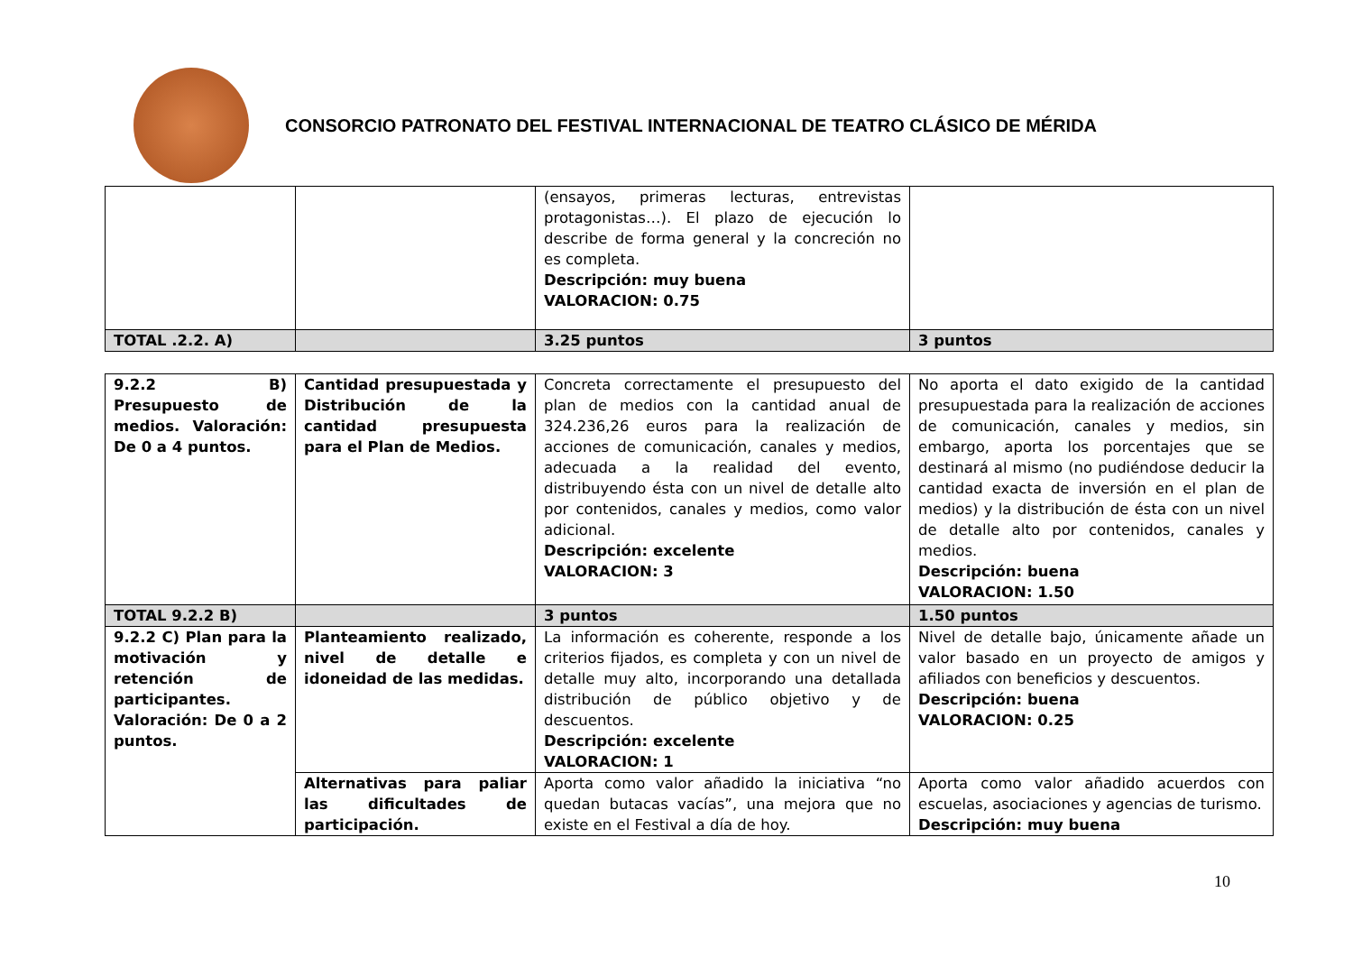CONSORCIO PATRONATO DEL FESTIVAL INTERNACIONAL DE TEATRO CLÁSICO DE MÉRIDA
| | | (ensayos, primeras lecturas, entrevistas protagonistas…). El plazo de ejecución lo describe de forma general y la concreción no es completa. Descripción: muy buena VALORACION: 0.75 | |
| TOTAL .2.2. A) | | 3.25 puntos | 3 puntos |
| 9.2.2 B) Presupuesto de medios. Valoración: De 0 a 4 puntos. | Cantidad presupuestada y Distribución de la cantidad presupuesta para el Plan de Medios. | Concreta correctamente el presupuesto del plan de medios con la cantidad anual de 324.236,26 euros para la realización de acciones de comunicación, canales y medios, adecuada a la realidad del evento, distribuyendo ésta con un nivel de detalle alto por contenidos, canales y medios, como valor adicional. Descripción: excelente VALORACION: 3 | No aporta el dato exigido de la cantidad presupuestada para la realización de acciones de comunicación, canales y medios, sin embargo, aporta los porcentajes que se destinará al mismo (no pudiéndose deducir la cantidad exacta de inversión en el plan de medios) y la distribución de ésta con un nivel de detalle alto por contenidos, canales y medios. Descripción: buena VALORACION: 1.50 |
| TOTAL 9.2.2 B) | | 3 puntos | 1.50 puntos |
| 9.2.2 C) Plan para la motivación y retención de participantes. Valoración: De 0 a 2 puntos. | Planteamiento realizado, nivel de detalle e idoneidad de las medidas. | La información es coherente, responde a los criterios fijados, es completa y con un nivel de detalle muy alto, incorporando una detallada distribución de público objetivo y de descuentos. Descripción: excelente VALORACION: 1 | Nivel de detalle bajo, únicamente añade un valor basado en un proyecto de amigos y afiliados con beneficios y descuentos. Descripción: buena VALORACION: 0.25 |
| | Alternativas para paliar las dificultades de participación. | Aporta como valor añadido la iniciativa “no quedan butacas vacías”, una mejora que no existe en el Festival a día de hoy. | Aporta como valor añadido acuerdos con escuelas, asociaciones y agencias de turismo. Descripción: muy buena |
10